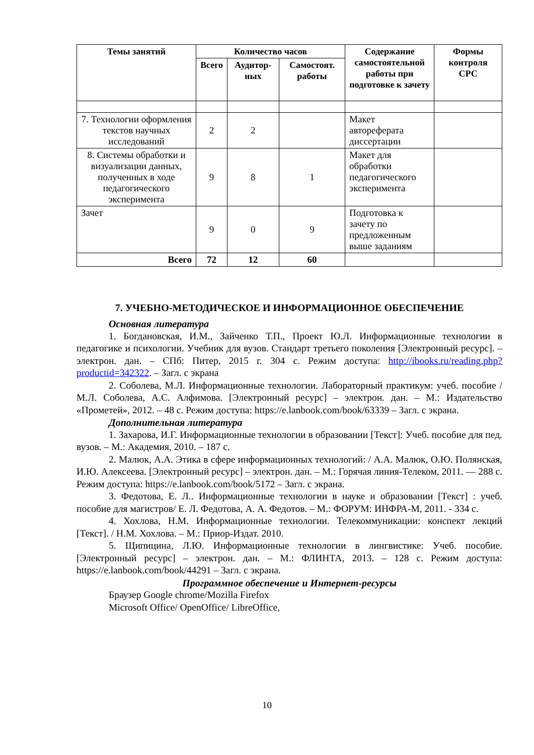| Темы занятий | Количество часов | | | Содержание самостоятельной работы при подготовке к зачету | Формы контроля СРС |
| --- | --- | --- | --- | --- | --- |
| | Всего | Аудитор-ных | Самостоят. работы | | |
| 7. Технологии оформления текстов научных исследований | 2 | 2 | | Макет автореферата диссертации | |
| 8. Системы обработки и визуализации данных, полученных в ходе педагогического эксперимента | 9 | 8 | 1 | Макет для обработки педагогического эксперимента | |
| Зачет | 9 | 0 | 9 | Подготовка к зачету по предложенным выше заданиям | |
| Всего | 72 | 12 | 60 | | |
7. УЧЕБНО-МЕТОДИЧЕСКОЕ И ИНФОРМАЦИОННОЕ ОБЕСПЕЧЕНИЕ
Основная литература
1. Богдановская, И.М., Зайченко Т.П., Проект Ю.Л. Информационные технологии в педагогике и психологии. Учебник для вузов. Стандарт третьего поколения [Электронный ресурс]. – электрон. дан. – СПб: Питер, 2015 г. 304 с. Режим доступа: http://ibooks.ru/reading.php?productid=342322. – Загл. с экрана
2. Соболева, М.Л. Информационные технологии. Лабораторный практикум: учеб. пособие / М.Л. Соболева, А.С. Алфимова. [Электронный ресурс] – электрон. дан. – М.: Издательство «Прометей», 2012. – 48 с. Режим доступа: https://e.lanbook.com/book/63339 – Загл. с экрана.
Дополнительная литература
1. Захарова, И.Г. Информационные технологии в образовании [Текст]: Учеб. пособие для пед. вузов. – М.: Академия, 2010. – 187 с.
2. Малюк, А.А. Этика в сфере информационных технологий: / А.А. Малюк, О.Ю. Полянская, И.Ю. Алексеева. [Электронный ресурс] – электрон. дан. – М.: Горячая линия-Телеком, 2011. — 288 с. Режим доступа: https://e.lanbook.com/book/5172 – Загл. с экрана.
3. Федотова, Е. Л.. Информационные технологии в науке и образовании [Текст] : учеб. пособие для магистров/ Е. Л. Федотова, А. А. Федотов. – М.: ФОРУМ: ИНФРА-М, 2011. - 334 с.
4. Хохлова, Н.М. Информационные технологии. Телекоммуникации: конспект лекций [Текст]. / Н.М. Хохлова. – М.: Приор-Издат. 2010.
5. Щипицина, Л.Ю. Информационные технологии в лингвистике: Учеб. пособие. [Электронный ресурс] – электрон. дан. – М.: ФЛИНТА, 2013. – 128 с. Режим доступа: https://e.lanbook.com/book/44291 – Загл. с экрана.
Программное обеспечение и Интернет-ресурсы
Браузер Google chrome/Mozilla Firefox
Microsoft Office/ OpenOffice/ LibreOffice,
10